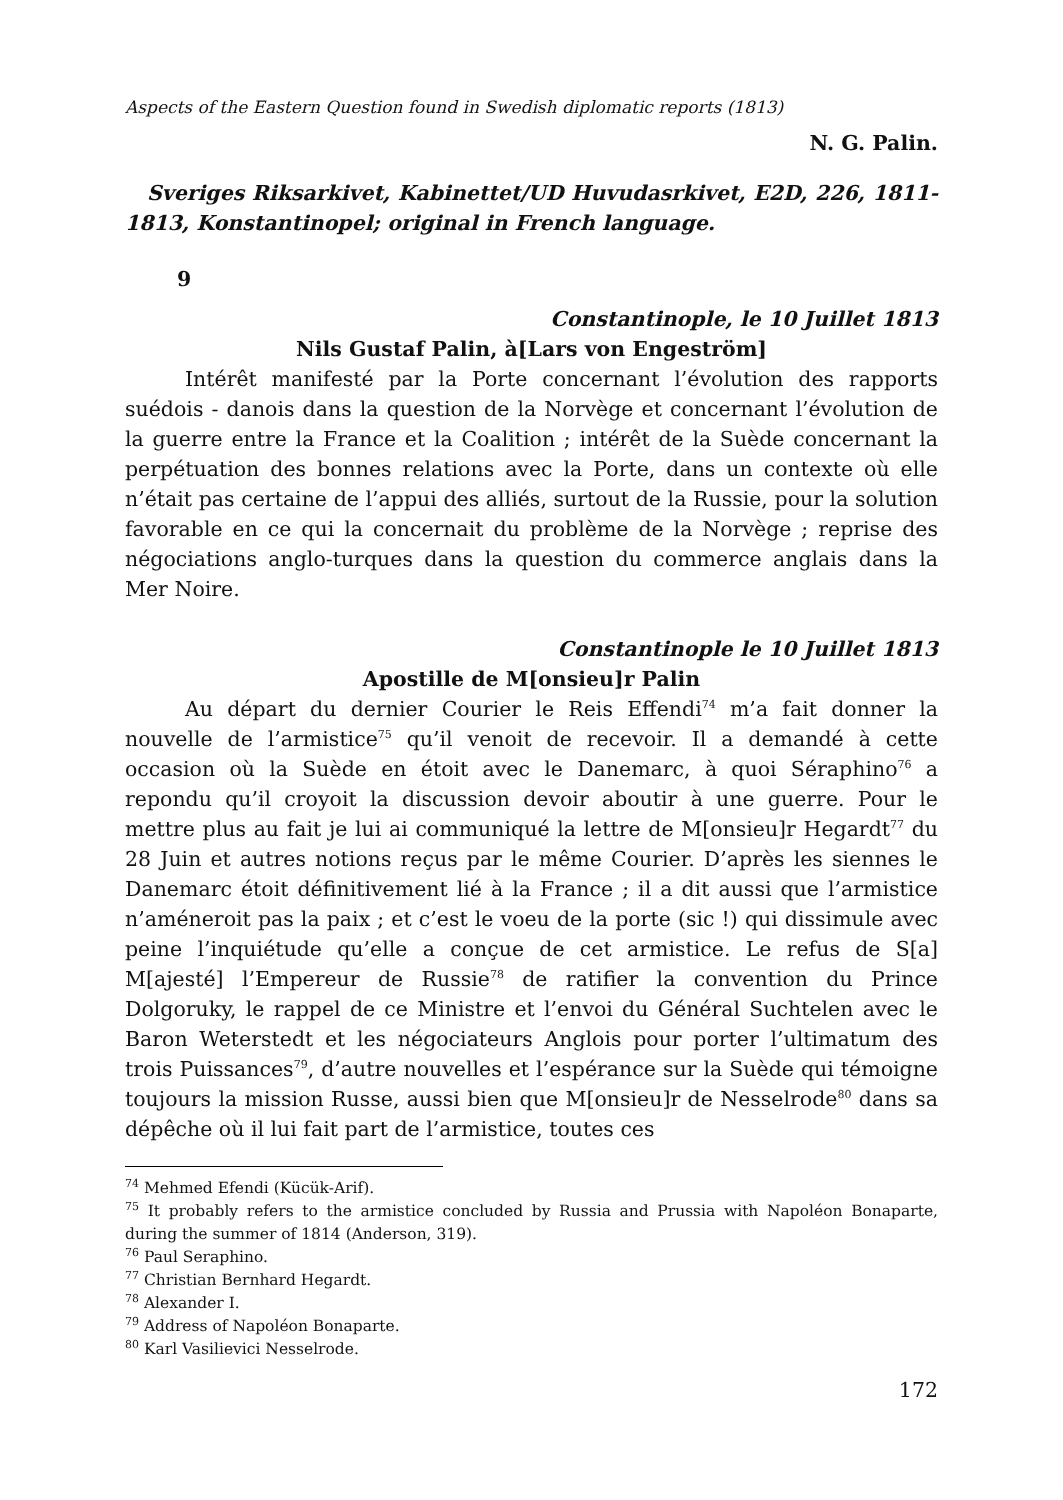Aspects of the Eastern Question found in Swedish diplomatic reports (1813)
N. G. Palin.
Sveriges Riksarkivet, Kabinettet/UD Huvudasrkivet, E2D, 226, 1811-1813, Konstantinopel; original in French language.
9
Constantinople, le 10 Juillet 1813
Nils Gustaf Palin, à[Lars von Engeström]
Intérêt manifesté par la Porte concernant l’évolution des rapports suédois - danois dans la question de la Norvège et concernant l’évolution de la guerre entre la France et la Coalition ; intérêt de la Suède concernant la perpétuation des bonnes relations avec la Porte, dans un contexte où elle n’était pas certaine de l’appui des alliés, surtout de la Russie, pour la solution favorable en ce qui la concernait du problème de la Norvège ; reprise des négociations anglo-turques dans la question du commerce anglais dans la Mer Noire.
Constantinople le 10 Juillet 1813
Apostille de M[onsieu]r Palin
Au départ du dernier Courier le Reis Effendi<sup>74</sup> m’a fait donner la nouvelle de l’armistice<sup>75</sup> qu’il venoit de recevoir. Il a demandé à cette occasion où la Suède en étoit avec le Danemarc, à quoi Séraphino<sup>76</sup> a repondu qu’il croyoit la discussion devoir aboutir à une guerre. Pour le mettre plus au fait je lui ai communiqué la lettre de M[onsieu]r Hegardt<sup>77</sup> du 28 Juin et autres notions reçus par le même Courier. D’après les siennes le Danemarc étoit définitivement lié à la France ; il a dit aussi que l’armistice n’améneroit pas la paix ; et c’est le voeu de la porte (sic !) qui dissimule avec peine l’inquiétude qu’elle a conçue de cet armistice. Le refus de S[a] M[ajesté] l’Empereur de Russie<sup>78</sup> de ratifier la convention du Prince Dolgoruky, le rappel de ce Ministre et l’envoi du Général Suchtelen avec le Baron Weterstedt et les négociateurs Anglois pour porter l’ultimatum des trois Puissances<sup>79</sup>, d’autre nouvelles et l’espérance sur la Suède qui témoigne toujours la mission Russe, aussi bien que M[onsieu]r de Nesselrode<sup>80</sup> dans sa dépêche où il lui fait part de l’armistice, toutes ces
<sup>74</sup> Mehmed Efendi (Kücük-Arif).
<sup>75</sup> It probably refers to the armistice concluded by Russia and Prussia with Napoléon Bonaparte, during the summer of 1814 (Anderson, 319).
<sup>76</sup> Paul Seraphino.
<sup>77</sup> Christian Bernhard Hegardt.
<sup>78</sup> Alexander I.
<sup>79</sup> Address of Napoléon Bonaparte.
<sup>80</sup> Karl Vasilievici Nesselrode.
172